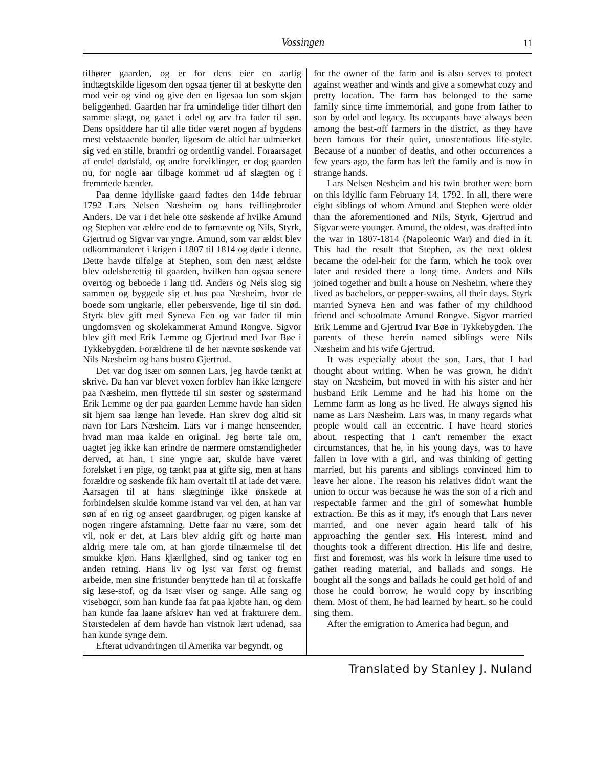Vossingen 11
tilhører gaarden, og er for dens eier en aarlig indtægtskilde ligesom den ogsaa tjener til at beskytte den mod veir og vind og give den en ligesaa lun som skjøn beliggenhed. Gaarden har fra umindelige tider tilhørt den samme slægt, og gaaet i odel og arv fra fader til søn. Dens opsiddere har til alle tider været nogen af bygdens mest velstaaende bønder, ligesom de altid har udmærket sig ved en stille, bramfri og ordentlig vandel. Foraarsaget af endel dødsfald, og andre forviklinger, er dog gaarden nu, for nogle aar tilbage kommet ud af slægten og i fremmede hænder.
Paa denne idylliske gaard fødtes den 14de februar 1792 Lars Nelsen Næsheim og hans tvillingbroder Anders. De var i det hele otte søskende af hvilke Amund og Stephen var ældre end de to førnævnte og Nils, Styrk, Gjertrud og Sigvar var yngre. Amund, som var ældst blev udkommanderet i krigen i 1807 til 1814 og døde i denne. Dette havde tilfølge at Stephen, som den næst ældste blev odelsberettig til gaarden, hvilken han ogsaa senere overtog og beboede i lang tid. Anders og Nels slog sig sammen og byggede sig et hus paa Næsheim, hvor de boede som ungkarle, eller pebersvende, lige til sin død. Styrk blev gift med Syneva Een og var fader til min ungdomsven og skolekammerat Amund Rongve. Sigvor blev gift med Erik Lemme og Gjertrud med Ivar Bøe i Tykkebygden. Forældrene til de her nævnte søskende var Nils Næsheim og hans hustru Gjertrud.
Det var dog især om sønnen Lars, jeg havde tænkt at skrive. Da han var blevet voxen forblev han ikke længere paa Næsheim, men flyttede til sin søster og søstermand Erik Lemme og der paa gaarden Lemme havde han siden sit hjem saa længe han levede. Han skrev dog altid sit navn for Lars Næsheim. Lars var i mange henseender, hvad man maa kalde en original. Jeg hørte tale om, uagtet jeg ikke kan erindre de nærmere omstændigheder derved, at han, i sine yngre aar, skulde have været forelsket i en pige, og tænkt paa at gifte sig, men at hans forældre og søskende fik ham overtalt til at lade det være. Aarsagen til at hans slægtninge ikke ønskede at forbindelsen skulde komme istand var vel den, at han var søn af en rig og anseet gaardbruger, og pigen kanske af nogen ringere afstamning. Dette faar nu være, som det vil, nok er det, at Lars blev aldrig gift og hørte man aldrig mere tale om, at han gjorde tilnærmelse til det smukke kjøn. Hans kjærlighed, sind og tanker tog en anden retning. Hans liv og lyst var først og fremst arbeide, men sine fristunder benyttede han til at forskaffe sig læse-stof, og da især viser og sange. Alle sang og visebøgcr, som han kunde faa fat paa kjøbte han, og dem han kunde faa laane afskrev han ved at frakturere dem. Størstedelen af dem havde han vistnok lært udenad, saa han kunde synge dem.
Efterat udvandringen til Amerika var begyndt, og
for the owner of the farm and is also serves to protect against weather and winds and give a somewhat cozy and pretty location. The farm has belonged to the same family since time immemorial, and gone from father to son by odel and legacy. Its occupants have always been among the best-off farmers in the district, as they have been famous for their quiet, unostentatious life-style. Because of a number of deaths, and other occurrences a few years ago, the farm has left the family and is now in strange hands.
Lars Nelsen Nesheim and his twin brother were born on this idyllic farm February 14, 1792. In all, there were eight siblings of whom Amund and Stephen were older than the aforementioned and Nils, Styrk, Gjertrud and Sigvar were younger. Amund, the oldest, was drafted into the war in 1807-1814 (Napoleonic War) and died in it. This had the result that Stephen, as the next oldest became the odel-heir for the farm, which he took over later and resided there a long time. Anders and Nils joined together and built a house on Nesheim, where they lived as bachelors, or pepper-swains, all their days. Styrk married Syneva Een and was father of my childhood friend and schoolmate Amund Rongve. Sigvor married Erik Lemme and Gjertrud Ivar Bøe in Tykkebygden. The parents of these herein named siblings were Nils Næsheim and his wife Gjertrud.
It was especially about the son, Lars, that I had thought about writing. When he was grown, he didn't stay on Næsheim, but moved in with his sister and her husband Erik Lemme and he had his home on the Lemme farm as long as he lived. He always signed his name as Lars Næsheim. Lars was, in many regards what people would call an eccentric. I have heard stories about, respecting that I can't remember the exact circumstances, that he, in his young days, was to have fallen in love with a girl, and was thinking of getting married, but his parents and siblings convinced him to leave her alone. The reason his relatives didn't want the union to occur was because he was the son of a rich and respectable farmer and the girl of somewhat humble extraction. Be this as it may, it's enough that Lars never married, and one never again heard talk of his approaching the gentler sex. His interest, mind and thoughts took a different direction. His life and desire, first and foremost, was his work in leisure time used to gather reading material, and ballads and songs. He bought all the songs and ballads he could get hold of and those he could borrow, he would copy by inscribing them. Most of them, he had learned by heart, so he could sing them.
After the emigration to America had begun, and
Translated by Stanley J. Nuland